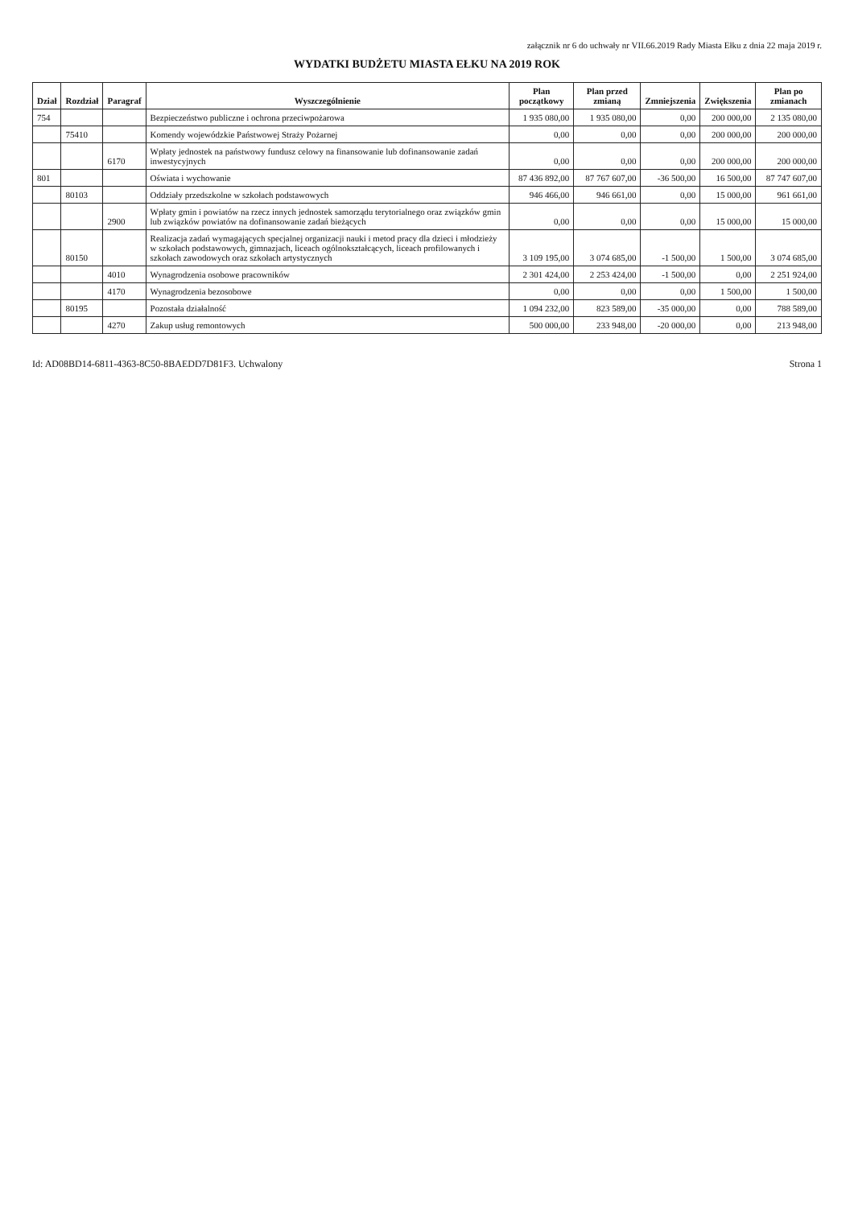załącznik nr 6 do uchwały nr VII.66.2019 Rady Miasta Ełku z dnia 22 maja 2019 r.
WYDATKI BUDŻETU MIASTA EŁKU NA 2019 ROK
| Dział | Rozdział | Paragraf | Wyszczególnienie | Plan początkowy | Plan przed zmianą | Zmniejszenia | Zwiększenia | Plan po zmianach |
| --- | --- | --- | --- | --- | --- | --- | --- | --- |
| 754 | | | Bezpieczeństwo publiczne i ochrona przeciwpożarowa | 1 935 080,00 | 1 935 080,00 | 0,00 | 200 000,00 | 2 135 080,00 |
| | 75410 | | Komendy wojewódzkie Państwowej Straży Pożarnej | 0,00 | 0,00 | 0,00 | 200 000,00 | 200 000,00 |
| | | 6170 | Wpłaty jednostek na państwowy fundusz celowy na finansowanie lub dofinansowanie zadań inwestycyjnych | 0,00 | 0,00 | 0,00 | 200 000,00 | 200 000,00 |
| 801 | | | Oświata i wychowanie | 87 436 892,00 | 87 767 607,00 | -36 500,00 | 16 500,00 | 87 747 607,00 |
| | 80103 | | Oddziały przedszkolne w szkołach podstawowych | 946 466,00 | 946 661,00 | 0,00 | 15 000,00 | 961 661,00 |
| | | 2900 | Wpłaty gmin i powiatów na rzecz innych jednostek samorządu terytorialnego oraz związków gmin lub związków powiatów na dofinansowanie zadań bieżących | 0,00 | 0,00 | 0,00 | 15 000,00 | 15 000,00 |
| | 80150 | | Realizacja zadań wymagających specjalnej organizacji nauki i metod pracy dla dzieci i młodzieży w szkołach podstawowych, gimnazjach, liceach ogólnokształcących, liceach profilowanych i szkołach zawodowych oraz szkołach artystycznych | 3 109 195,00 | 3 074 685,00 | -1 500,00 | 1 500,00 | 3 074 685,00 |
| | | 4010 | Wynagrodzenia osobowe pracowników | 2 301 424,00 | 2 253 424,00 | -1 500,00 | 0,00 | 2 251 924,00 |
| | | 4170 | Wynagrodzenia bezosobowe | 0,00 | 0,00 | 0,00 | 1 500,00 | 1 500,00 |
| | 80195 | | Pozostała działalność | 1 094 232,00 | 823 589,00 | -35 000,00 | 0,00 | 788 589,00 |
| | | 4270 | Zakup usług remontowych | 500 000,00 | 233 948,00 | -20 000,00 | 0,00 | 213 948,00 |
Id: AD08BD14-6811-4363-8C50-8BAEDD7D81F3. Uchwalony Strona 1